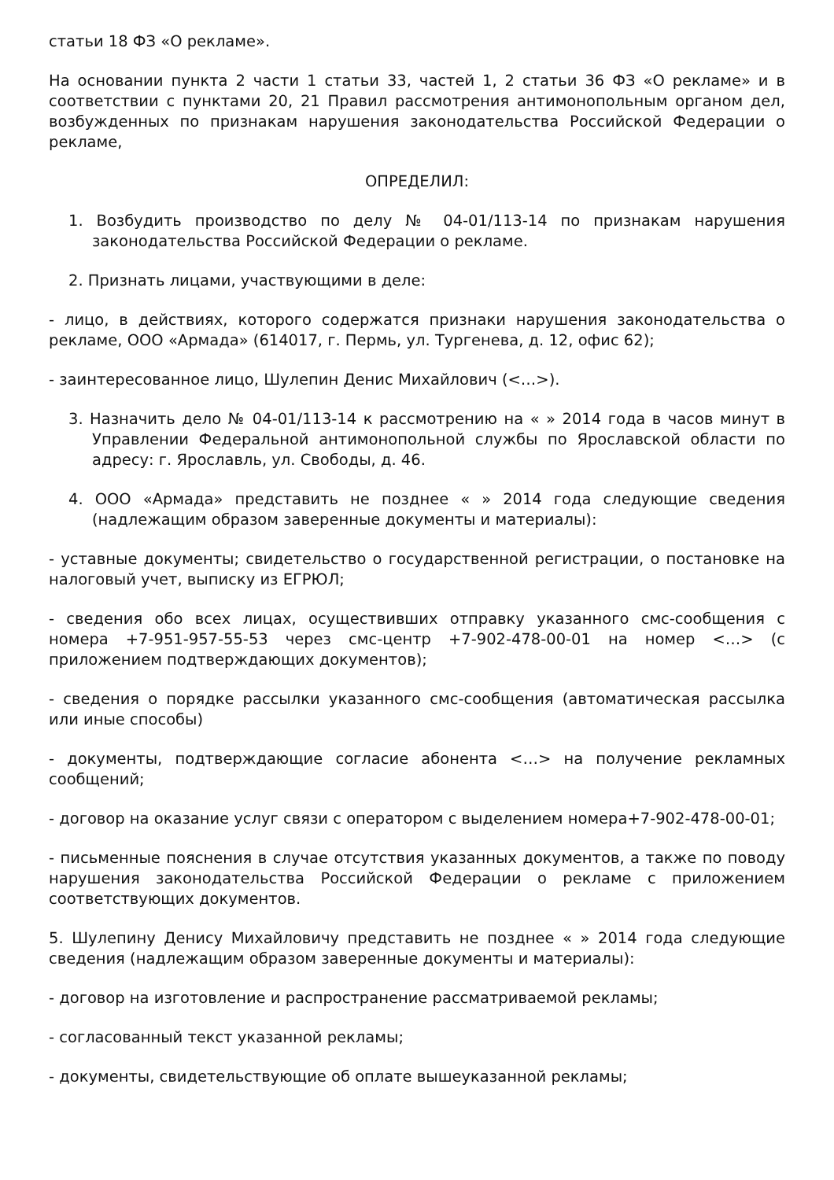статьи 18 ФЗ «О рекламе».
На основании пункта 2 части 1 статьи 33, частей 1, 2 статьи 36 ФЗ «О рекламе» и в соответствии с пунктами 20, 21 Правил рассмотрения антимонопольным органом дел, возбужденных по признакам нарушения законодательства Российской Федерации о рекламе,
ОПРЕДЕЛИЛ:
1. Возбудить производство по делу № 04-01/113-14 по признакам нарушения законодательства Российской Федерации о рекламе.
2. Признать лицами, участвующими в деле:
- лицо, в действиях, которого содержатся признаки нарушения законодательства о рекламе, ООО «Армада» (614017, г. Пермь, ул. Тургенева, д. 12, офис 62);
- заинтересованное лицо, Шулепин Денис Михайлович (<…>).
3. Назначить дело № 04-01/113-14 к рассмотрению на « » 2014 года в часов минут в Управлении Федеральной антимонопольной службы по Ярославской области по адресу: г. Ярославль, ул. Свободы, д. 46.
4. ООО «Армада» представить не позднее « » 2014 года следующие сведения (надлежащим образом заверенные документы и материалы):
- уставные документы; свидетельство о государственной регистрации, о постановке на налоговый учет, выписку из ЕГРЮЛ;
- сведения обо всех лицах, осуществивших отправку указанного смс-сообщения с номера +7-951-957-55-53 через смс-центр +7-902-478-00-01 на номер <…> (с приложением подтверждающих документов);
- сведения о порядке рассылки указанного смс-сообщения (автоматическая рассылка или иные способы)
- документы, подтверждающие согласие абонента <…> на получение рекламных сообщений;
- договор на оказание услуг связи с оператором с выделением номера+7-902-478-00-01;
- письменные пояснения в случае отсутствия указанных документов, а также по поводу нарушения законодательства Российской Федерации о рекламе с приложением соответствующих документов.
5. Шулепину Денису Михайловичу представить не позднее « » 2014 года следующие сведения (надлежащим образом заверенные документы и материалы):
- договор на изготовление и распространение рассматриваемой рекламы;
- согласованный текст указанной рекламы;
- документы, свидетельствующие об оплате вышеуказанной рекламы;